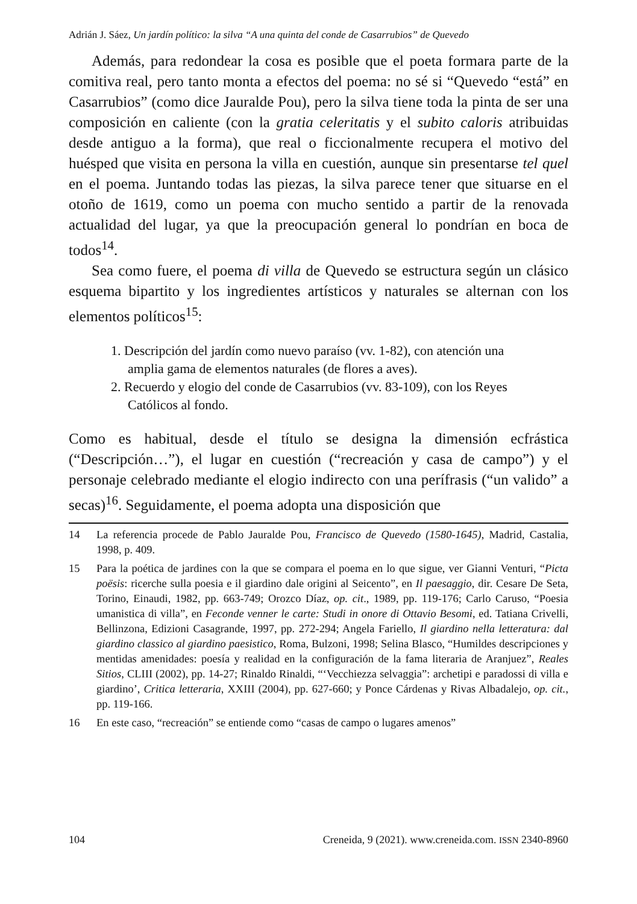Adrián J. Sáez, Un jardín político: la silva “A una quinta del conde de Casarrubios” de Quevedo
Además, para redondear la cosa es posible que el poeta formara parte de la comitiva real, pero tanto monta a efectos del poema: no sé si “Quevedo “está” en Casarrubios” (como dice Jauralde Pou), pero la silva tiene toda la pinta de ser una composición en caliente (con la gratia celeritatis y el subito caloris atribuidas desde antiguo a la forma), que real o ficcionalmente recupera el motivo del huésped que visita en persona la villa en cuestión, aunque sin presentarse tel quel en el poema. Juntando todas las piezas, la silva parece tener que situarse en el otoño de 1619, como un poema con mucho sentido a partir de la renovada actualidad del lugar, ya que la preocupación general lo pondrían en boca de todos<sup>14</sup>.
Sea como fuere, el poema di villa de Quevedo se estructura según un clásico esquema bipartito y los ingredientes artísticos y naturales se alternan con los elementos políticos<sup>15</sup>:
1. Descripción del jardín como nuevo paraíso (vv. 1-82), con atención una amplia gama de elementos naturales (de flores a aves).
2. Recuerdo y elogio del conde de Casarrubios (vv. 83-109), con los Reyes Católicos al fondo.
Como es habitual, desde el título se designa la dimensión ecfrástica (“Descripción…”), el lugar en cuestión (“recreación y casa de campo”) y el personaje celebrado mediante el elogio indirecto con una perífrasis (“un valido” a secas)<sup>16</sup>. Seguidamente, el poema adopta una disposición que
14 La referencia procede de Pablo Jauralde Pou, Francisco de Quevedo (1580-1645), Madrid, Castalia, 1998, p. 409.
15 Para la poética de jardines con la que se compara el poema en lo que sigue, ver Gianni Venturi, “Picta poësis: ricerche sulla poesia e il giardino dale origini al Seicento”, en Il paesaggio, dir. Cesare De Seta, Torino, Einaudi, 1982, pp. 663-749; Orozco Díaz, op. cit., 1989, pp. 119-176; Carlo Caruso, “Poesia umanistica di villa”, en Feconde venner le carte: Studi in onore di Ottavio Besomi, ed. Tatiana Crivelli, Bellinzona, Edizioni Casagrande, 1997, pp. 272-294; Angela Fariello, Il giardino nella letteratura: dal giardino classico al giardino paesistico, Roma, Bulzoni, 1998; Selina Blasco, “Humildes descripciones y mentidas amenidades: poesía y realidad en la configuración de la fama literaria de Aranjuez”, Reales Sitios, CLIII (2002), pp. 14-27; Rinaldo Rinaldi, “‘Vecchiezza selvaggia”: archetipi e paradossi di villa e giardino’, Critica letteraria, XXIII (2004), pp. 627-660; y Ponce Cárdenas y Rivas Albadalejo, op. cit., pp. 119-166.
16 En este caso, “recreación” se entiende como “casas de campo o lugares amenos”
104 Creneida, 9 (2021). www.creneida.com. ISSN 2340-8960